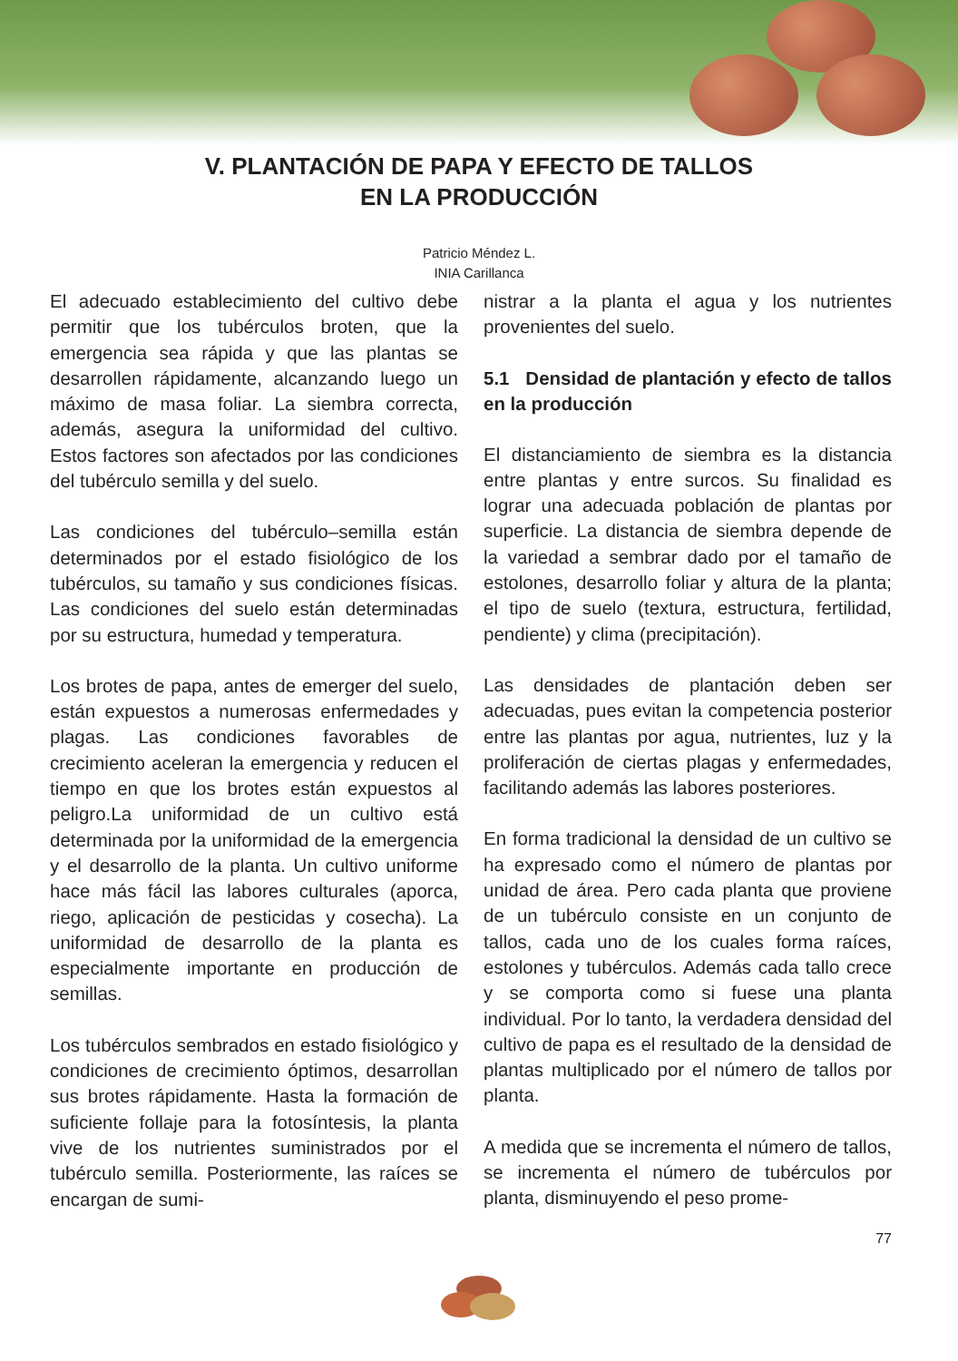V. PLANTACIÓN DE PAPA Y EFECTO DE TALLOS
EN LA PRODUCCIÓN
Patricio Méndez L.
INIA Carillanca
El adecuado establecimiento del cultivo debe permitir que los tubérculos broten, que la emergencia sea rápida y que las plantas se desarrollen rápidamente, alcanzando luego un máximo de masa foliar. La siembra correcta, además, asegura la uniformidad del cultivo. Estos factores son afectados por las condiciones del tubérculo semilla y del suelo.
Las condiciones del tubérculo–semilla están determinados por el estado fisiológico de los tubérculos, su tamaño y sus condiciones físicas. Las condiciones del suelo están determinadas por su estructura, humedad y temperatura.
Los brotes de papa, antes de emerger del suelo, están expuestos a numerosas enfermedades y plagas. Las condiciones favorables de crecimiento aceleran la emergencia y reducen el tiempo en que los brotes están expuestos al peligro.La uniformidad de un cultivo está determinada por la uniformidad de la emergencia y el desarrollo de la planta. Un cultivo uniforme hace más fácil las labores culturales (aporca, riego, aplicación de pesticidas y cosecha). La uniformidad de desarrollo de la planta es especialmente importante en producción de semillas.
Los tubérculos sembrados en estado fisiológico y condiciones de crecimiento óptimos, desarrollan sus brotes rápidamente. Hasta la formación de suficiente follaje para la fotosíntesis, la planta vive de los nutrientes suministrados por el tubérculo semilla. Posteriormente, las raíces se encargan de sumi-
nistrar a la planta el agua y los nutrientes provenientes del suelo.
5.1 Densidad de plantación y efecto de tallos en la producción
El distanciamiento de siembra es la distancia entre plantas y entre surcos. Su finalidad es lograr una adecuada población de plantas por superficie. La distancia de siembra depende de la variedad a sembrar dado por el tamaño de estolones, desarrollo foliar y altura de la planta; el tipo de suelo (textura, estructura, fertilidad, pendiente) y clima (precipitación).
Las densidades de plantación deben ser adecuadas, pues evitan la competencia posterior entre las plantas por agua, nutrientes, luz y la proliferación de ciertas plagas y enfermedades, facilitando además las labores posteriores.
En forma tradicional la densidad de un cultivo se ha expresado como el número de plantas por unidad de área. Pero cada planta que proviene de un tubérculo consiste en un conjunto de tallos, cada uno de los cuales forma raíces, estolones y tubérculos. Además cada tallo crece y se comporta como si fuese una planta individual. Por lo tanto, la verdadera densidad del cultivo de papa es el resultado de la densidad de plantas multiplicado por el número de tallos por planta.
A medida que se incrementa el número de tallos, se incrementa el número de tubérculos por planta, disminuyendo el peso prome-
77